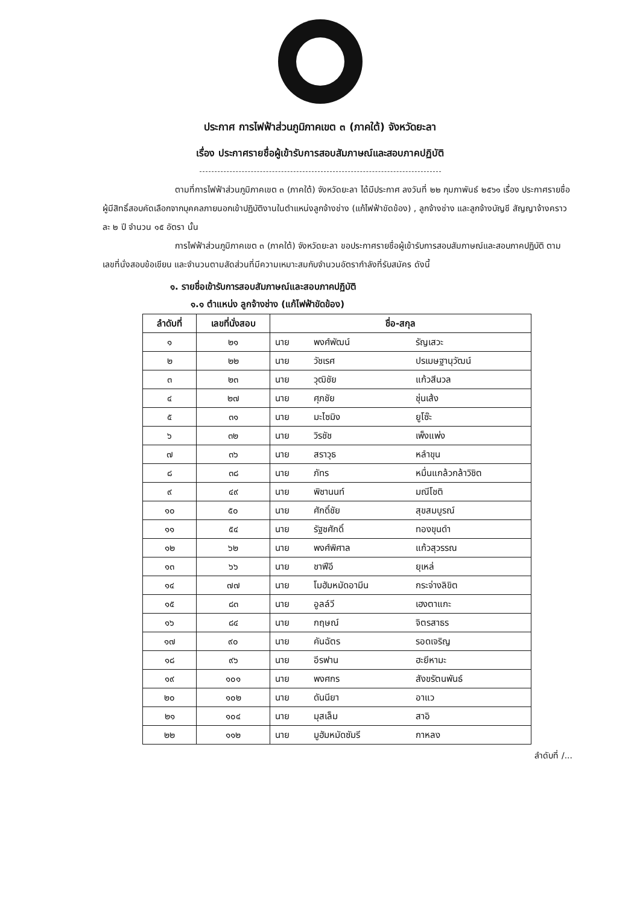ประกาศ การไฟฟ้าส่วนภูมิภาคเขต ๓ (ภาคใต้) จังหวัดยะลา
เรื่อง ประกาศรายชื่อผู้เข้ารับการสอบสัมภาษณ์และสอบภาคปฏิบัติ
ตามที่การไฟฟ้าส่วนภูมิภาคเขต ๓ (ภาคใต้) จังหวัดยะลา ได้มีประกาศ ลงวันที่ ๒๒ กุมภาพันธ์ ๒๕๖๑ เรื่อง ประกาศรายชื่อผู้มีสิทธิ์สอบคัดเลือกจากบุคคลภายนอกเข้าปฏิบัติงานในตำแหน่งลูกจ้างช่าง (แก้ไฟฟ้าขัดข้อง) , ลูกจ้างช่าง และลูกจ้างบัญชี สัญญาจ้างคราวละ ๒ ปี จำนวน ๑๕ อัตรา นั้น
การไฟฟ้าส่วนภูมิภาคเขต ๓ (ภาคใต้) จังหวัดยะลา ขอประกาศรายชื่อผู้เข้ารับการสอบสัมภาษณ์และสอบภาคปฏิบัติ ตามเลขที่นั่งสอบข้อเขียน และจำนวนตามสัดส่วนที่มีความเหมาะสมกับจำนวนอัตรากำลังที่รับสมัคร ดังนี้
๑. รายชื่อเข้ารับการสอบสัมภาษณ์และสอบภาคปฏิบัติ
๑.๑ ตำแหน่ง ลูกจ้างช่าง (แก้ไฟฟ้าขัดข้อง)
| ลำดับที่ | เลขที่นั่งสอบ | ชื่อ-สกุล | | |
| --- | --- | --- | --- | --- |
| ๑ | ๒๑ | นาย | พงศ์พัฒน์ | รัญเสวะ |
| ๒ | ๒๒ | นาย | วัชเรศ | ปรเมษฐานุวัฒน์ |
| ๓ | ๒๓ | นาย | วุฒิชัย | แก้วสีนวล |
| ๔ | ๒๗ | นาย | ศุภชัย | ชุ่นเส้ง |
| ๕ | ๓๑ | นาย | มะไซมิง | ยูโซ๊ะ |
| ๖ | ๓๒ | นาย | วิรชัช | เพ็งแพ่ง |
| ๗ | ๓๖ | นาย | สราวุธ | หลำขุน |
| ๘ | ๓๘ | นาย | ภัทร | หมื่นแกล้วกล้าวิชิต |
| ๙ | ๔๙ | นาย | พิชานนท์ | มณีโชติ |
| ๑๐ | ๕๐ | นาย | ศักดิ์ชัย | สุขสมบูรณ์ |
| ๑๑ | ๕๔ | นาย | รัฐชศักดิ์ | ทองขุนดำ |
| ๑๒ | ๖๒ | นาย | พงศ์พิศาล | แก้วสุวรรณ |
| ๑๓ | ๖๖ | นาย | ชาฟีอี | ยุเหล่ |
| ๑๔ | ๗๗ | นาย | โมฮัมหมัดอามีน | กระจ่างลิขิต |
| ๑๕ | ๘๓ | นาย | อูลล์วี | เฮงตาแกะ |
| ๑๖ | ๘๔ | นาย | กฤษณ์ | จิตรสาธร |
| ๑๗ | ๙๐ | นาย | คันฉัตร | รอดเจริญ |
| ๑๘ | ๙๖ | นาย | อีรฟาน | ฮะยีหามะ |
| ๑๙ | ๑๐๑ | นาย | พงศกร | สังขรัตนพันธ์ |
| ๒๐ | ๑๐๒ | นาย | ดันนียา | อาแว |
| ๒๑ | ๑๐๔ | นาย | มุสเล็ม | สาอิ |
| ๒๒ | ๑๑๒ | นาย | มูฮัมหมัดซัมรี | กาหลง |
ลำดับที่ /...